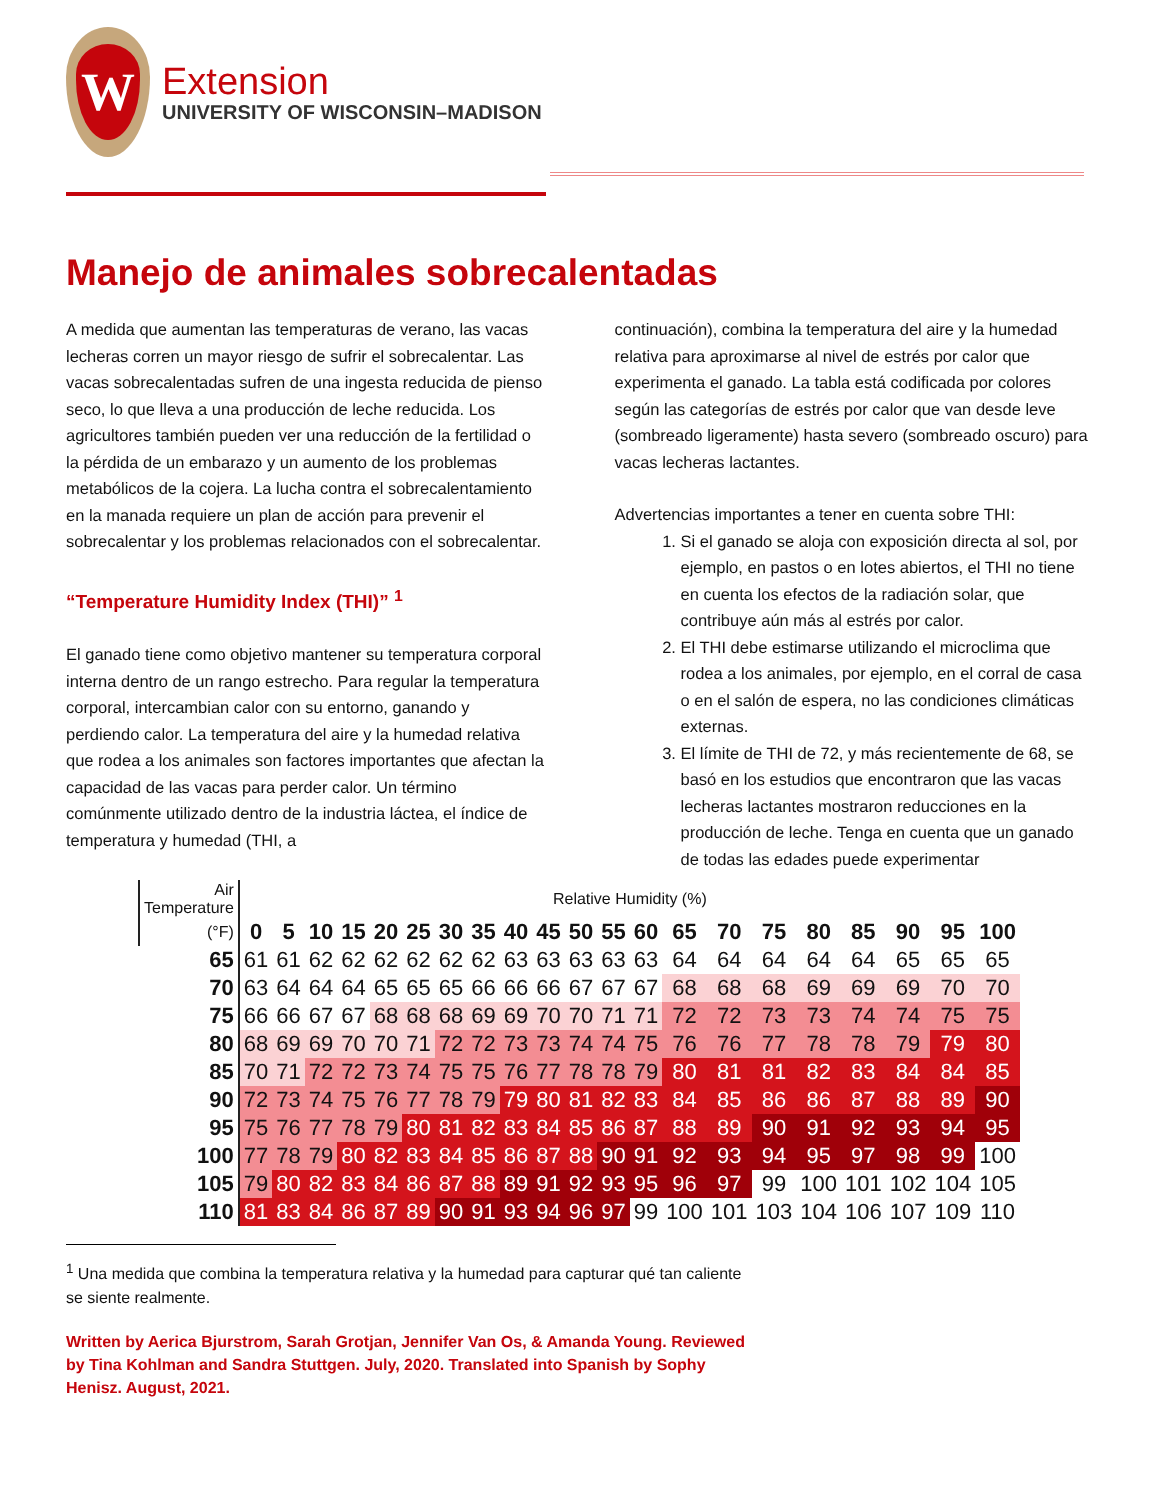W
Extension
UNIVERSITY OF WISCONSIN–MADISON
Manejo de animales sobrecalentadas
A medida que aumentan las temperaturas de verano, las vacas lecheras corren un mayor riesgo de sufrir el sobrecalentar. Las vacas sobrecalentadas sufren de una ingesta reducida de pienso seco, lo que lleva a una producción de leche reducida. Los agricultores también pueden ver una reducción de la fertilidad o la pérdida de un embarazo y un aumento de los problemas metabólicos de la cojera. La lucha contra el sobrecalentamiento en la manada requiere un plan de acción para prevenir el sobrecalentar y los problemas relacionados con el sobrecalentar.
“Temperature Humidity Index (THI)” <sup>1</sup>
El ganado tiene como objetivo mantener su temperatura corporal interna dentro de un rango estrecho. Para regular la temperatura corporal, intercambian calor con su entorno, ganando y perdiendo calor. La temperatura del aire y la humedad relativa que rodea a los animales son factores importantes que afectan la capacidad de las vacas para perder calor. Un término comúnmente utilizado dentro de la industria láctea, el índice de temperatura y humedad (THI, a
continuación), combina la temperatura del aire y la humedad relativa para aproximarse al nivel de estrés por calor que experimenta el ganado. La tabla está codificada por colores según las categorías de estrés por calor que van desde leve (sombreado ligeramente) hasta severo (sombreado oscuro) para vacas lecheras lactantes.
Advertencias importantes a tener en cuenta sobre THI:
1. Si el ganado se aloja con exposición directa al sol, por ejemplo, en pastos o en lotes abiertos, el THI no tiene en cuenta los efectos de la radiación solar, que contribuye aún más al estrés por calor.
2. El THI debe estimarse utilizando el microclima que rodea a los animales, por ejemplo, en el corral de casa o en el salón de espera, no las condiciones climáticas externas.
3. El límite de THI de 72, y más recientemente de 68, se basó en los estudios que encontraron que las vacas lecheras lactantes mostraron reducciones en la producción de leche. Tenga en cuenta que un ganado de todas las edades puede experimentar
| Air Temperature | Relative Humidity (%) | | | | | | | | | | | | | | | | | | | | |
| (°F) | 0 | 5 | 10 | 15 | 20 | 25 | 30 | 35 | 40 | 45 | 50 | 55 | 60 | 65 | 70 | 75 | 80 | 85 | 90 | 95 | 100 |
| 65 | 61 | 61 | 62 | 62 | 62 | 62 | 62 | 62 | 63 | 63 | 63 | 63 | 63 | 64 | 64 | 64 | 64 | 64 | 65 | 65 | 65 |
| 70 | 63 | 64 | 64 | 64 | 65 | 65 | 65 | 66 | 66 | 66 | 67 | 67 | 67 | 68 | 68 | 68 | 69 | 69 | 69 | 70 | 70 |
| 75 | 66 | 66 | 67 | 67 | 68 | 68 | 68 | 69 | 69 | 70 | 70 | 71 | 71 | 72 | 72 | 73 | 73 | 74 | 74 | 75 | 75 |
| 80 | 68 | 69 | 69 | 70 | 70 | 71 | 72 | 72 | 73 | 73 | 74 | 74 | 75 | 76 | 76 | 77 | 78 | 78 | 79 | 79 | 80 |
| 85 | 70 | 71 | 72 | 72 | 73 | 74 | 75 | 75 | 76 | 77 | 78 | 78 | 79 | 80 | 81 | 81 | 82 | 83 | 84 | 84 | 85 |
| 90 | 72 | 73 | 74 | 75 | 76 | 77 | 78 | 79 | 79 | 80 | 81 | 82 | 83 | 84 | 85 | 86 | 86 | 87 | 88 | 89 | 90 |
| 95 | 75 | 76 | 77 | 78 | 79 | 80 | 81 | 82 | 83 | 84 | 85 | 86 | 87 | 88 | 89 | 90 | 91 | 92 | 93 | 94 | 95 |
| 100 | 77 | 78 | 79 | 80 | 82 | 83 | 84 | 85 | 86 | 87 | 88 | 90 | 91 | 92 | 93 | 94 | 95 | 97 | 98 | 99 | 100 |
| 105 | 79 | 80 | 82 | 83 | 84 | 86 | 87 | 88 | 89 | 91 | 92 | 93 | 95 | 96 | 97 | 99 | 100 | 101 | 102 | 104 | 105 |
| 110 | 81 | 83 | 84 | 86 | 87 | 89 | 90 | 91 | 93 | 94 | 96 | 97 | 99 | 100 | 101 | 103 | 104 | 106 | 107 | 109 | 110 |
<sup>1</sup> Una medida que combina la temperatura relativa y la humedad para capturar qué tan caliente se siente realmente.
Written by Aerica Bjurstrom, Sarah Grotjan, Jennifer Van Os, & Amanda Young. Reviewed by Tina Kohlman and Sandra Stuttgen. July, 2020. Translated into Spanish by Sophy Henisz. August, 2021.